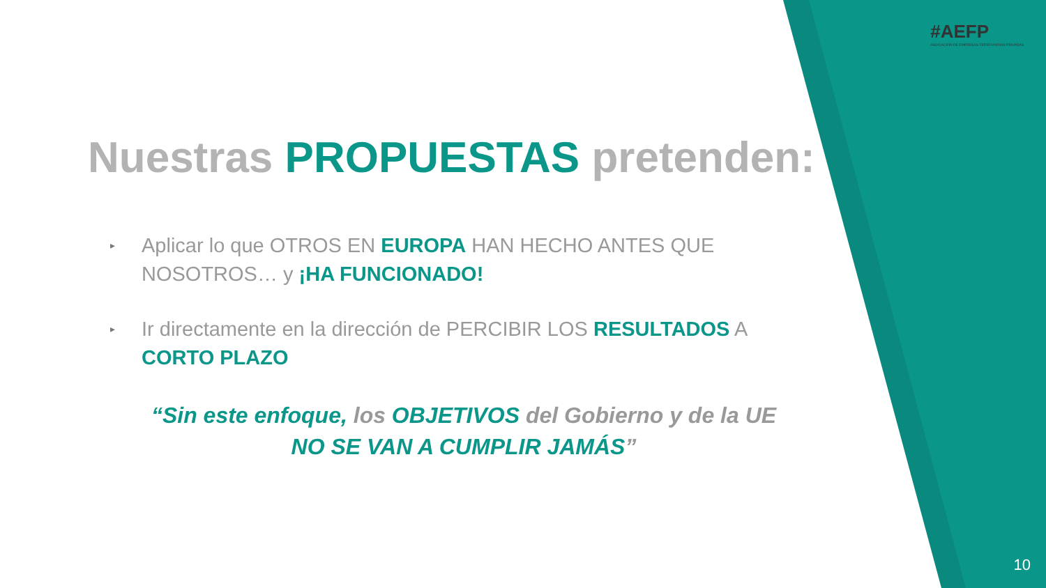#AEFP
ASOCIACIÓN DE EMPRESAS FERROVIARIAS PRIVADAS
Nuestras PROPUESTAS pretenden:
▸ Aplicar lo que OTROS EN EUROPA HAN HECHO ANTES QUE NOSOTROS… y ¡HA FUNCIONADO!
▸ Ir directamente en la dirección de PERCIBIR LOS RESULTADOS A CORTO PLAZO
“Sin este enfoque, los OBJETIVOS del Gobierno y de la UE
NO SE VAN A CUMPLIR JAMÁS”
10